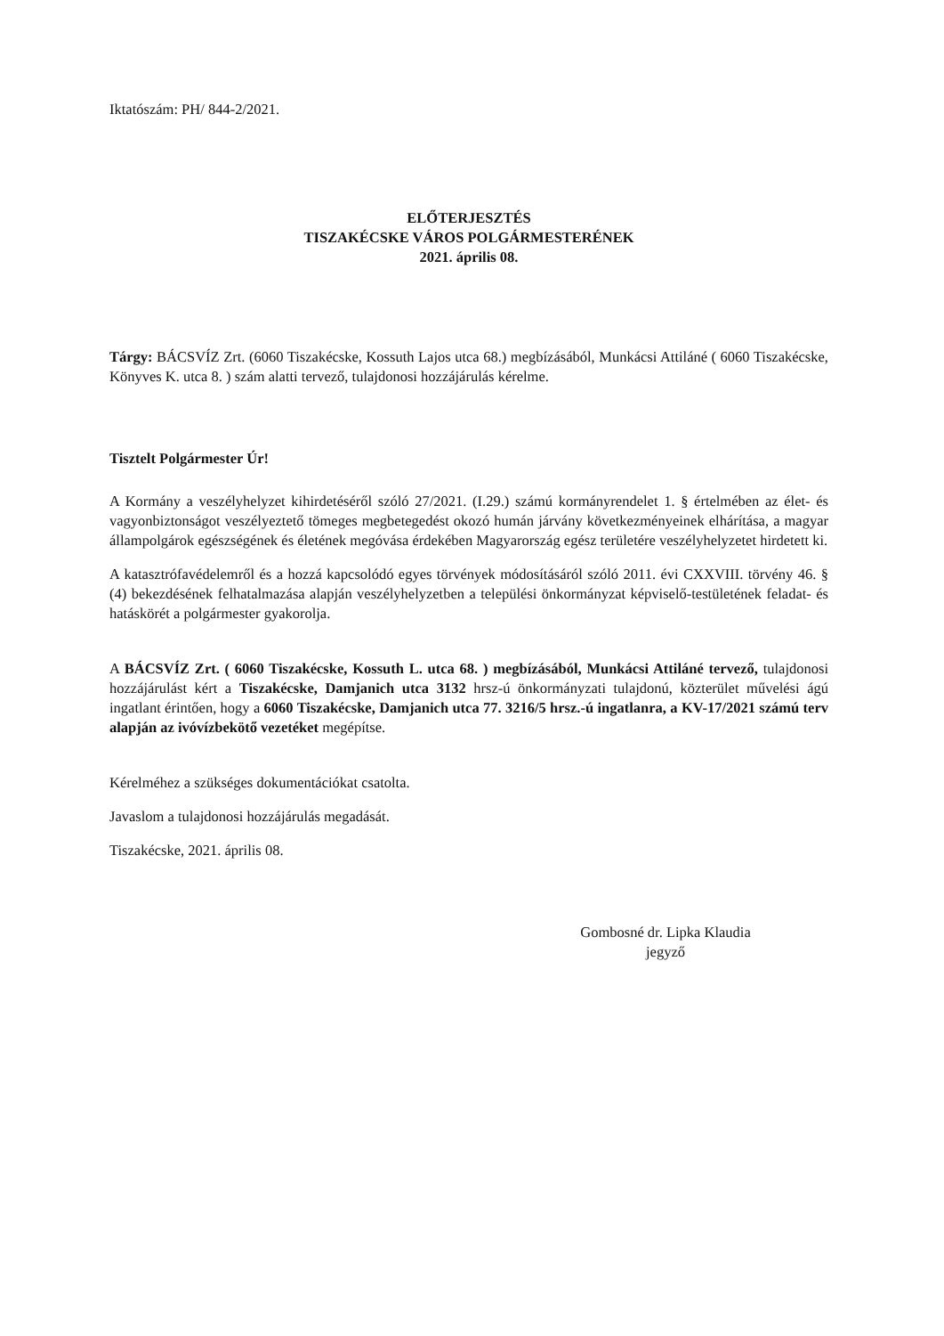Iktatószám: PH/ 844-2/2021.
ELŐTERJESZTÉS
TISZAKÉCSKE VÁROS POLGÁRMESTERÉNEK
2021. április 08.
Tárgy: BÁCSVÍZ Zrt. (6060 Tiszakécske, Kossuth Lajos utca 68.) megbízásából, Munkácsi Attiláné ( 6060 Tiszakécske, Könyves K. utca 8. ) szám alatti tervező, tulajdonosi hozzájárulás kérelme.
Tisztelt Polgármester Úr!
A Kormány a veszélyhelyzet kihirdetéséről szóló 27/2021. (I.29.) számú kormányrendelet 1. § értelmében az élet- és vagyonbiztonságot veszélyeztető tömeges megbetegedést okozó humán járvány következményeinek elhárítása, a magyar állampolgárok egészségének és életének megóvása érdekében Magyarország egész területére veszélyhelyzetet hirdetett ki.
A katasztrófavédelemről és a hozzá kapcsolódó egyes törvények módosításáról szóló 2011. évi CXXVIII. törvény 46. § (4) bekezdésének felhatalmazása alapján veszélyhelyzetben a települési önkormányzat képviselő-testületének feladat- és hatáskörét a polgármester gyakorolja.
A BÁCSVÍZ Zrt. ( 6060 Tiszakécske, Kossuth L. utca 68. ) megbízásából, Munkácsi Attiláné tervező, tulajdonosi hozzájárulást kért a Tiszakécske, Damjanich utca 3132 hrsz-ú önkormányzati tulajdonú, közterület művelési ágú ingatlant érintően, hogy a 6060 Tiszakécske, Damjanich utca 77. 3216/5 hrsz.-ú ingatlanra, a KV-17/2021 számú terv alapján az ivóvízbekötő vezetéket megépítse.
Kérelméhez a szükséges dokumentációkat csatolta.
Javaslom a tulajdonosi hozzájárulás megadását.
Tiszakécske, 2021. április 08.
Gombosné dr. Lipka Klaudia
jegyző